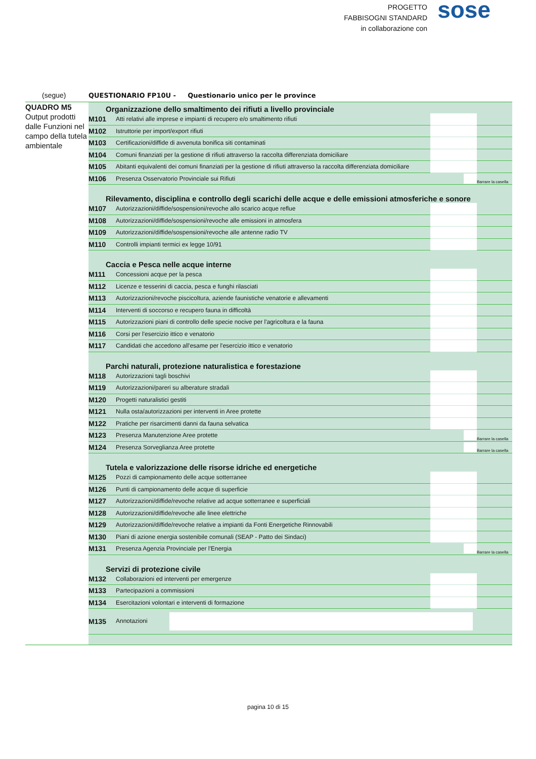PROGETTO
FABBISOGNI STANDARD
in collaborazione con
sose
(segue) QUESTIONARIO FP10U - Questionario unico per le province
QUADRO M5
Output prodotti dalle Funzioni nel campo della tutela ambientale
| Organizzazione dello smaltimento dei rifiuti a livello provinciale | | | |
| M101 | Atti relativi alle imprese e impianti di recupero e/o smaltimento rifiuti | | |
| M102 | Istruttorie per import/export rifiuti | | |
| M103 | Certificazioni/diffide di avvenuta bonifica siti contaminati | | |
| M104 | Comuni finanziati per la gestione di rifiuti attraverso la raccolta differenziata domiciliare | | |
| M105 | Abitanti equivalenti dei comuni finanziati per la gestione di rifiuti attraverso la raccolta differenziata domiciliare | | |
| M106 | Presenza Osservatorio Provinciale sui Rifiuti | | Barrare la casella |
| Rilevamento, disciplina e controllo degli scarichi delle acque e delle emissioni atmosferiche e sonore | | | |
| M107 | Autorizzazioni/diffide/sospensioni/revoche allo scarico acque reflue | | |
| M108 | Autorizzazioni/diffide/sospensioni/revoche alle emissioni in atmosfera | | |
| M109 | Autorizzazioni/diffide/sospensioni/revoche alle antenne radio TV | | |
| M110 | Controlli impianti termici ex legge 10/91 | | |
| Caccia e Pesca nelle acque interne | | | |
| M111 | Concessioni acque per la pesca | | |
| M112 | Licenze e tesserini di caccia, pesca e funghi rilasciati | | |
| M113 | Autorizzazioni/revoche piscicoltura, aziende faunistiche venatorie e allevamenti | | |
| M114 | Interventi di soccorso e recupero fauna in difficoltà | | |
| M115 | Autorizzazioni piani di controllo delle specie nocive per l'agricoltura e la fauna | | |
| M116 | Corsi per l'esercizio ittico e venatorio | | |
| M117 | Candidati che accedono all'esame per l'esercizio ittico e venatorio | | |
| Parchi naturali, protezione naturalistica e forestazione | | | |
| M118 | Autorizzazioni tagli boschivi | | |
| M119 | Autorizzazioni/pareri su alberature stradali | | |
| M120 | Progetti naturalistici gestiti | | |
| M121 | Nulla osta/autorizzazioni per interventi in Aree protette | | |
| M122 | Pratiche per risarcimenti danni da fauna selvatica | | |
| M123 | Presenza Manutenzione Aree protette | | Barrare la casella |
| M124 | Presenza Sorveglianza Aree protette | | Barrare la casella |
| Tutela e valorizzazione delle risorse idriche ed energetiche | | | |
| M125 | Pozzi di campionamento delle acque sotterranee | | |
| M126 | Punti di campionamento delle acque di superficie | | |
| M127 | Autorizzazioni/diffide/revoche relative ad acque sotterranee e superficiali | | |
| M128 | Autorizzazioni/diffide/revoche alle linee elettriche | | |
| M129 | Autorizzazioni/diffide/revoche relative a impianti da Fonti Energetiche Rinnovabili | | |
| M130 | Piani di azione energia sostenibile comunali (SEAP - Patto dei Sindaci) | | |
| M131 | Presenza Agenzia Provinciale per l'Energia | | Barrare la casella |
| Servizi di protezione civile | | | |
| M132 | Collaborazioni ed interventi per emergenze | | |
| M133 | Partecipazioni a commissioni | | |
| M134 | Esercitazioni volontari e interventi di formazione | | |
| M135 | Annotazioni | | |
pagina 10 di 15